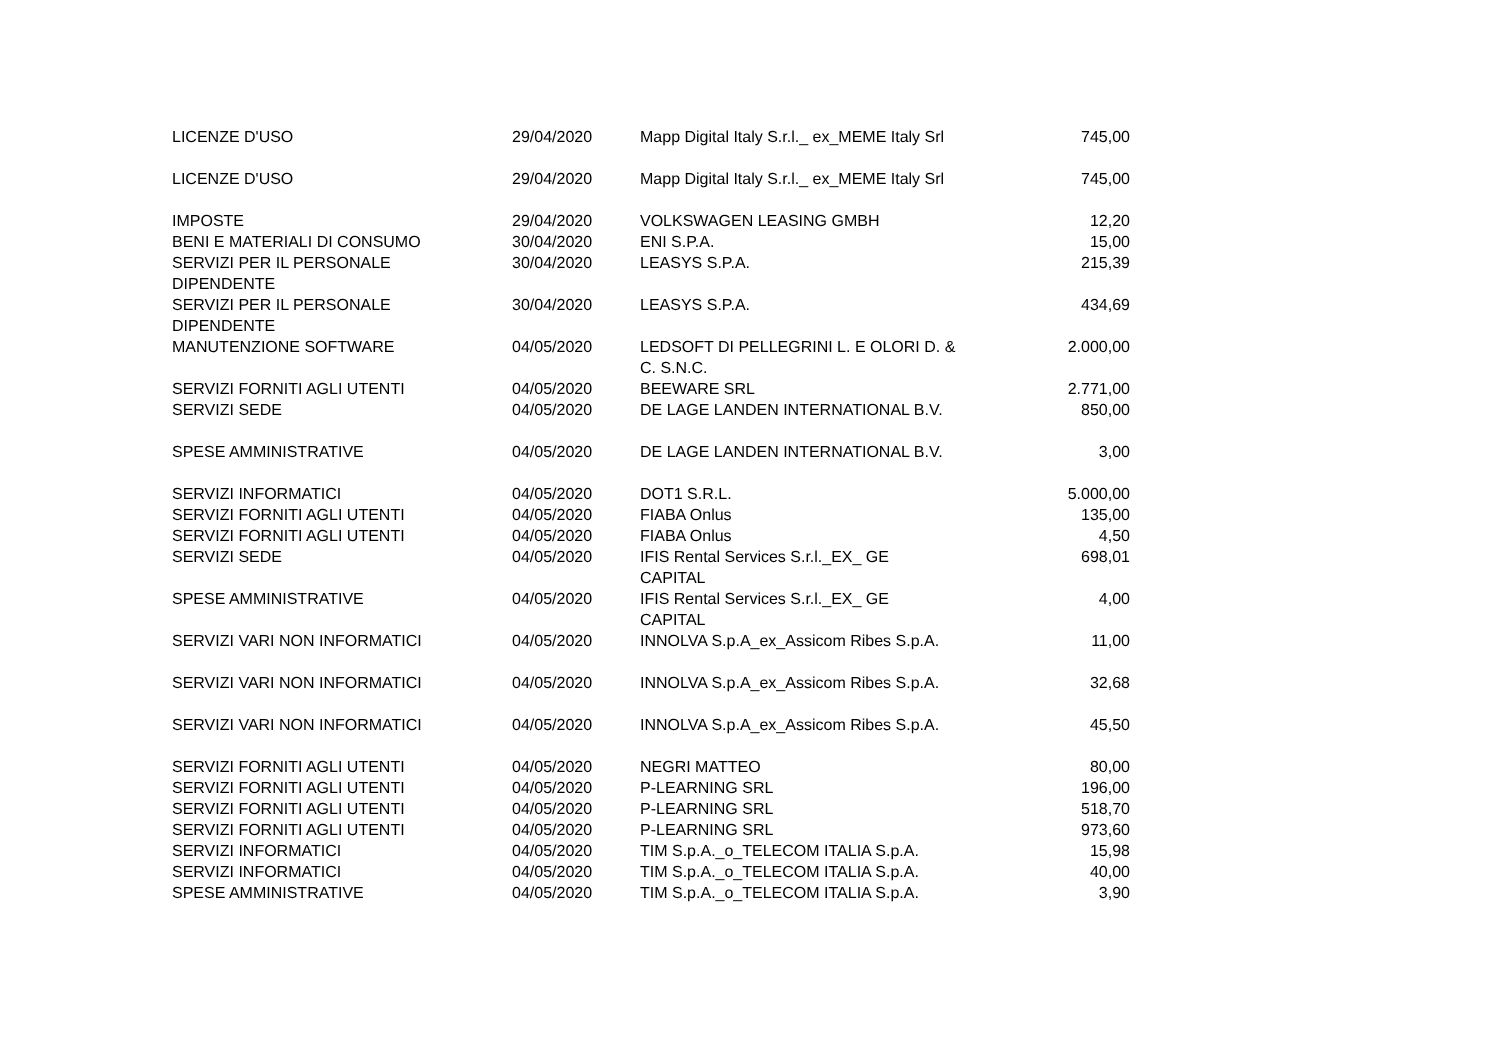| LICENZE D'USO | 29/04/2020 | Mapp Digital Italy S.r.l._ ex_MEME Italy Srl | 745,00 |
| LICENZE D'USO | 29/04/2020 | Mapp Digital Italy S.r.l._ ex_MEME Italy Srl | 745,00 |
| IMPOSTE | 29/04/2020 | VOLKSWAGEN LEASING GMBH | 12,20 |
| BENI E MATERIALI DI CONSUMO | 30/04/2020 | ENI S.P.A. | 15,00 |
| SERVIZI PER IL PERSONALE DIPENDENTE | 30/04/2020 | LEASYS S.P.A. | 215,39 |
| SERVIZI PER IL PERSONALE DIPENDENTE | 30/04/2020 | LEASYS S.P.A. | 434,69 |
| MANUTENZIONE SOFTWARE | 04/05/2020 | LEDSOFT DI PELLEGRINI L. E OLORI D. & C. S.N.C. | 2.000,00 |
| SERVIZI FORNITI AGLI UTENTI | 04/05/2020 | BEEWARE SRL | 2.771,00 |
| SERVIZI SEDE | 04/05/2020 | DE LAGE LANDEN INTERNATIONAL B.V. | 850,00 |
| SPESE AMMINISTRATIVE | 04/05/2020 | DE LAGE LANDEN INTERNATIONAL B.V. | 3,00 |
| SERVIZI INFORMATICI | 04/05/2020 | DOT1 S.R.L. | 5.000,00 |
| SERVIZI FORNITI AGLI UTENTI | 04/05/2020 | FIABA Onlus | 135,00 |
| SERVIZI FORNITI AGLI UTENTI | 04/05/2020 | FIABA Onlus | 4,50 |
| SERVIZI SEDE | 04/05/2020 | IFIS Rental Services S.r.l._EX_ GE CAPITAL | 698,01 |
| SPESE AMMINISTRATIVE | 04/05/2020 | IFIS Rental Services S.r.l._EX_ GE CAPITAL | 4,00 |
| SERVIZI VARI NON INFORMATICI | 04/05/2020 | INNOLVA S.p.A_ex_Assicom Ribes S.p.A. | 11,00 |
| SERVIZI VARI NON INFORMATICI | 04/05/2020 | INNOLVA S.p.A_ex_Assicom Ribes S.p.A. | 32,68 |
| SERVIZI VARI NON INFORMATICI | 04/05/2020 | INNOLVA S.p.A_ex_Assicom Ribes S.p.A. | 45,50 |
| SERVIZI FORNITI AGLI UTENTI | 04/05/2020 | NEGRI MATTEO | 80,00 |
| SERVIZI FORNITI AGLI UTENTI | 04/05/2020 | P-LEARNING SRL | 196,00 |
| SERVIZI FORNITI AGLI UTENTI | 04/05/2020 | P-LEARNING SRL | 518,70 |
| SERVIZI FORNITI AGLI UTENTI | 04/05/2020 | P-LEARNING SRL | 973,60 |
| SERVIZI INFORMATICI | 04/05/2020 | TIM S.p.A._o_TELECOM ITALIA S.p.A. | 15,98 |
| SERVIZI INFORMATICI | 04/05/2020 | TIM S.p.A._o_TELECOM ITALIA S.p.A. | 40,00 |
| SPESE AMMINISTRATIVE | 04/05/2020 | TIM S.p.A._o_TELECOM ITALIA S.p.A. | 3,90 |